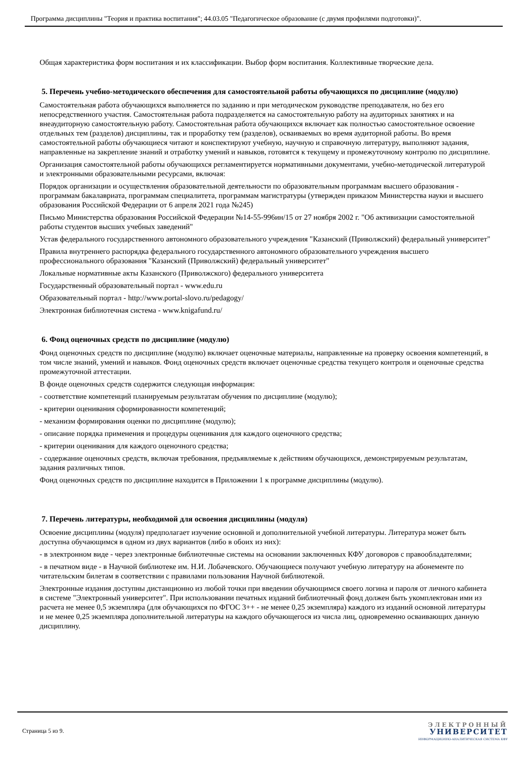Программа дисциплины "Теория и практика воспитания"; 44.03.05 "Педагогическое образование (с двумя профилями подготовки)".
Общая характеристика форм воспитания и их классификации. Выбор форм воспитания. Коллективные творческие дела.
5. Перечень учебно-методического обеспечения для самостоятельной работы обучающихся по дисциплине (модулю)
Самостоятельная работа обучающихся выполняется по заданию и при методическом руководстве преподавателя, но без его непосредственного участия. Самостоятельная работа подразделяется на самостоятельную работу на аудиторных занятиях и на внеаудиторную самостоятельную работу. Самостоятельная работа обучающихся включает как полностью самостоятельное освоение отдельных тем (разделов) дисциплины, так и проработку тем (разделов), осваиваемых во время аудиторной работы. Во время самостоятельной работы обучающиеся читают и конспектируют учебную, научную и справочную литературу, выполняют задания, направленные на закрепление знаний и отработку умений и навыков, готовятся к текущему и промежуточному контролю по дисциплине.
Организация самостоятельной работы обучающихся регламентируется нормативными документами, учебно-методической литературой и электронными образовательными ресурсами, включая:
Порядок организации и осуществления образовательной деятельности по образовательным программам высшего образования - программам бакалавриата, программам специалитета, программам магистратуры (утвержден приказом Министерства науки и высшего образования Российской Федерации от 6 апреля 2021 года №245)
Письмо Министерства образования Российской Федерации №14-55-996ин/15 от 27 ноября 2002 г. "Об активизации самостоятельной работы студентов высших учебных заведений"
Устав федерального государственного автономного образовательного учреждения "Казанский (Приволжский) федеральный университет"
Правила внутреннего распорядка федерального государственного автономного образовательного учреждения высшего профессионального образования "Казанский (Приволжский) федеральный университет"
Локальные нормативные акты Казанского (Приволжского) федерального университета
Государственный образовательный портал - www.edu.ru
Образовательный портал - http://www.portal-slovo.ru/pedagogy/
Электронная библиотечная система - www.knigafund.ru/
6. Фонд оценочных средств по дисциплине (модулю)
Фонд оценочных средств по дисциплине (модулю) включает оценочные материалы, направленные на проверку освоения компетенций, в том числе знаний, умений и навыков. Фонд оценочных средств включает оценочные средства текущего контроля и оценочные средства промежуточной аттестации.
В фонде оценочных средств содержится следующая информация:
- соответствие компетенций планируемым результатам обучения по дисциплине (модулю);
- критерии оценивания сформированности компетенций;
- механизм формирования оценки по дисциплине (модулю);
- описание порядка применения и процедуры оценивания для каждого оценочного средства;
- критерии оценивания для каждого оценочного средства;
- содержание оценочных средств, включая требования, предъявляемые к действиям обучающихся, демонстрируемым результатам, задания различных типов.
Фонд оценочных средств по дисциплине находится в Приложении 1 к программе дисциплины (модулю).
7. Перечень литературы, необходимой для освоения дисциплины (модуля)
Освоение дисциплины (модуля) предполагает изучение основной и дополнительной учебной литературы. Литература может быть доступна обучающимся в одном из двух вариантов (либо в обоих из них):
- в электронном виде - через электронные библиотечные системы на основании заключенных КФУ договоров с правообладателями;
- в печатном виде - в Научной библиотеке им. Н.И. Лобачевского. Обучающиеся получают учебную литературу на абонементе по читательским билетам в соответствии с правилами пользования Научной библиотекой.
Электронные издания доступны дистанционно из любой точки при введении обучающимся своего логина и пароля от личного кабинета в системе "Электронный университет". При использовании печатных изданий библиотечный фонд должен быть укомплектован ими из расчета не менее 0,5 экземпляра (для обучающихся по ФГОС 3++ - не менее 0,25 экземпляра) каждого из изданий основной литературы и не менее 0,25 экземпляра дополнительной литературы на каждого обучающегося из числа лиц, одновременно осваивающих данную дисциплину.
Страница 5 из 9.
ЭЛЕКТРОННЫЙ
УНИВЕРСИТЕТ
ИНФОРМАЦИОННО-АНАЛИТИЧЕСКАЯ СИСТЕМА КФУ